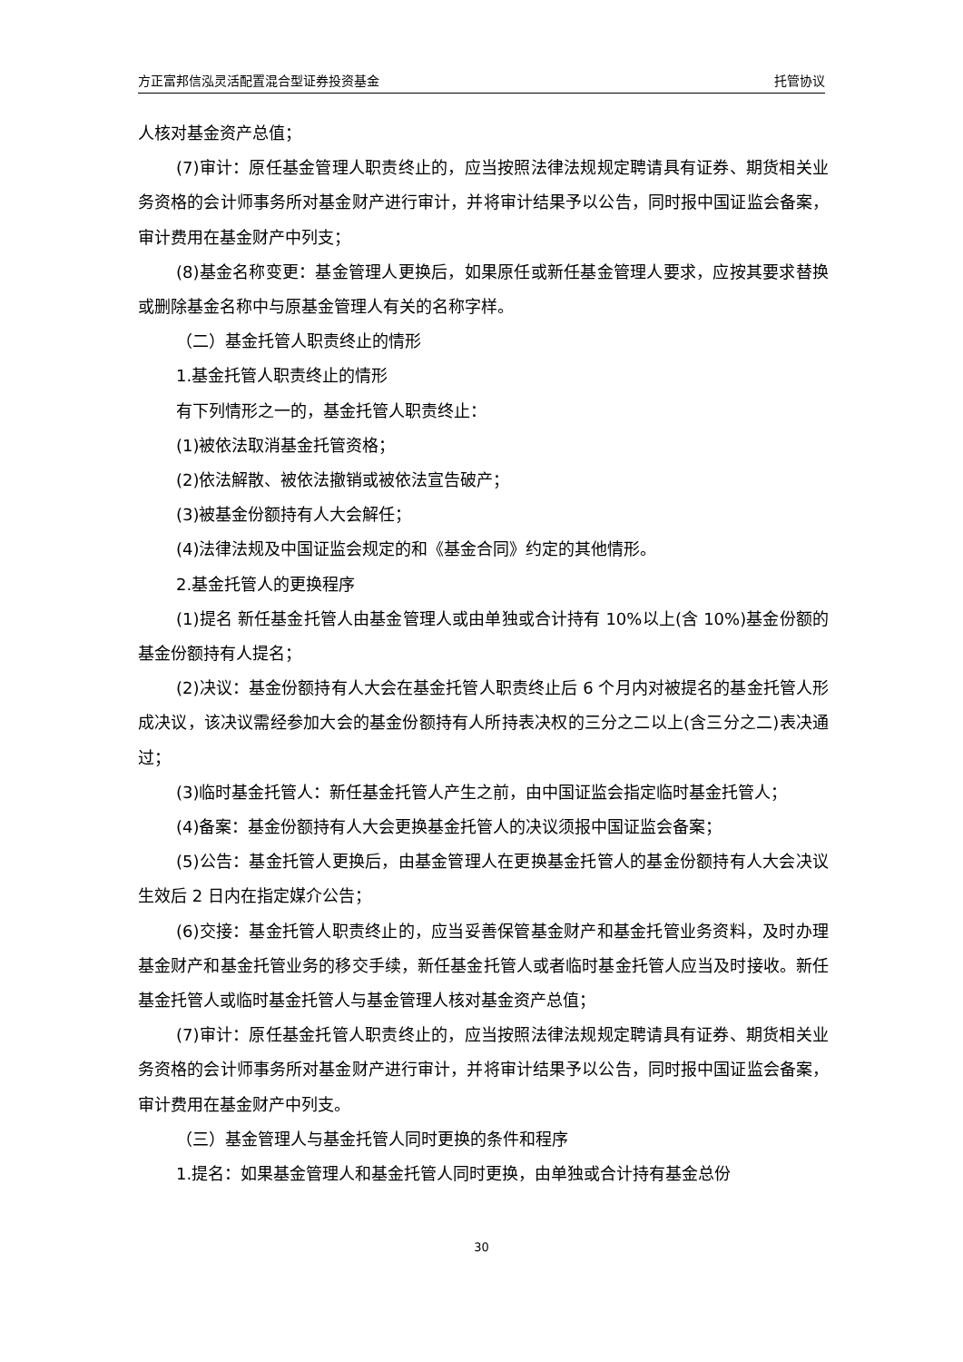方正富邦信泓灵活配置混合型证券投资基金 托管协议
人核对基金资产总值；
(7)审计：原任基金管理人职责终止的，应当按照法律法规规定聘请具有证券、期货相关业务资格的会计师事务所对基金财产进行审计，并将审计结果予以公告，同时报中国证监会备案，审计费用在基金财产中列支；
(8)基金名称变更：基金管理人更换后，如果原任或新任基金管理人要求，应按其要求替换或删除基金名称中与原基金管理人有关的名称字样。
（二）基金托管人职责终止的情形
1.基金托管人职责终止的情形
有下列情形之一的，基金托管人职责终止：
(1)被依法取消基金托管资格；
(2)依法解散、被依法撤销或被依法宣告破产；
(3)被基金份额持有人大会解任；
(4)法律法规及中国证监会规定的和《基金合同》约定的其他情形。
2.基金托管人的更换程序
(1)提名 新任基金托管人由基金管理人或由单独或合计持有 10%以上(含 10%)基金份额的基金份额持有人提名；
(2)决议：基金份额持有人大会在基金托管人职责终止后 6 个月内对被提名的基金托管人形成决议，该决议需经参加大会的基金份额持有人所持表决权的三分之二以上(含三分之二)表决通过；
(3)临时基金托管人：新任基金托管人产生之前，由中国证监会指定临时基金托管人；
(4)备案：基金份额持有人大会更换基金托管人的决议须报中国证监会备案；
(5)公告：基金托管人更换后，由基金管理人在更换基金托管人的基金份额持有人大会决议生效后 2 日内在指定媒介公告；
(6)交接：基金托管人职责终止的，应当妥善保管基金财产和基金托管业务资料，及时办理基金财产和基金托管业务的移交手续，新任基金托管人或者临时基金托管人应当及时接收。新任基金托管人或临时基金托管人与基金管理人核对基金资产总值；
(7)审计：原任基金托管人职责终止的，应当按照法律法规规定聘请具有证券、期货相关业务资格的会计师事务所对基金财产进行审计，并将审计结果予以公告，同时报中国证监会备案，审计费用在基金财产中列支。
（三）基金管理人与基金托管人同时更换的条件和程序
1.提名：如果基金管理人和基金托管人同时更换，由单独或合计持有基金总份
30